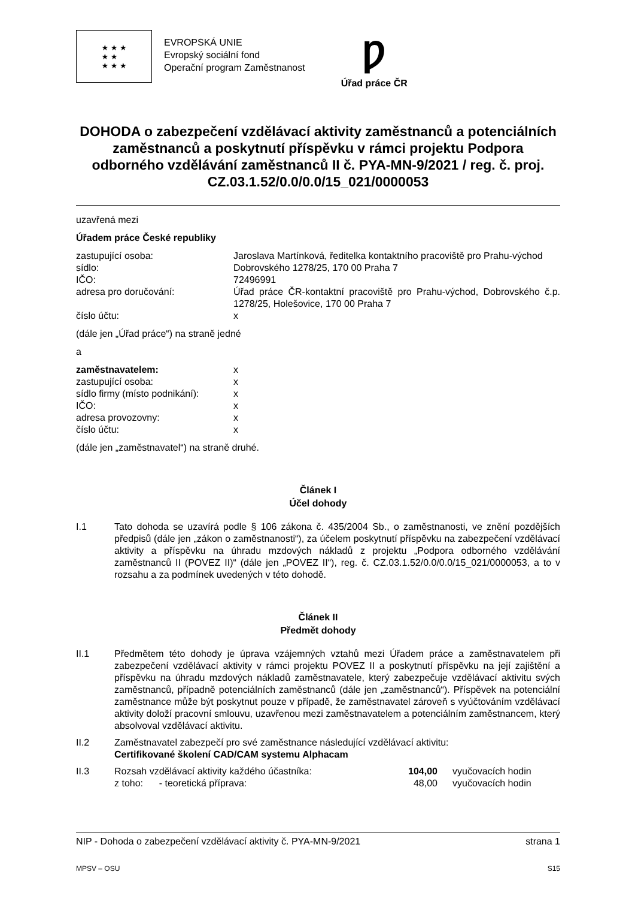★ ★ ★
★ ★
★ ★ ★
EVROPSKÁ UNIE
Evropský sociální fond
Operační program Zaměstnanost
Ƿ
Úřad práce ČR
DOHODA o zabezpečení vzdělávací aktivity zaměstnanců a potenciálních zaměstnanců a poskytnutí příspěvku v rámci projektu Podpora odborného vzdělávání zaměstnanců II č. PYA-MN-9/2021 / reg. č. proj. CZ.03.1.52/0.0/0.0/15_021/0000053
uzavřená mezi
Úřadem práce České republiky
zastupující osoba: Jaroslava Martínková, ředitelka kontaktního pracoviště pro Prahu-východ
sídlo: Dobrovského 1278/25, 170 00 Praha 7
IČO: 72496991
adresa pro doručování: Úřad práce ČR-kontaktní pracoviště pro Prahu-východ, Dobrovského č.p. 1278/25, Holešovice, 170 00 Praha 7
číslo účtu: x
(dále jen „Úřad práce“) na straně jedné
a
zaměstnavatelem: x
zastupující osoba: x
sídlo firmy (místo podnikání):
x
IČO: x
adresa provozovny: x
číslo účtu: x
(dále jen „zaměstnavatel“) na straně druhé.
Článek I
Účel dohody
I.1 Tato dohoda se uzavírá podle § 106 zákona č. 435/2004 Sb., o zaměstnanosti, ve znění pozdějších předpisů (dále jen „zákon o zaměstnanosti“), za účelem poskytnutí příspěvku na zabezpečení vzdělávací aktivity a příspěvku na úhradu mzdových nákladů z projektu „Podpora odborného vzdělávání zaměstnanců II (POVEZ II)“ (dále jen „POVEZ II“), reg. č. CZ.03.1.52/0.0/0.0/15_021/0000053, a to v rozsahu a za podmínek uvedených v této dohodě.
Článek II
Předmět dohody
II.1 Předmětem této dohody je úprava vzájemných vztahů mezi Úřadem práce a zaměstnavatelem při zabezpečení vzdělávací aktivity v rámci projektu POVEZ II a poskytnutí příspěvku na její zajištění a příspěvku na úhradu mzdových nákladů zaměstnavatele, který zabezpečuje vzdělávací aktivitu svých zaměstnanců, případně potenciálních zaměstnanců (dále jen „zaměstnanců“). Příspěvek na potenciální zaměstnance může být poskytnut pouze v případě, že zaměstnavatel zároveň s vyúčtováním vzdělávací aktivity doloží pracovní smlouvu, uzavřenou mezi zaměstnavatelem a potenciálním zaměstnancem, který absolvoval vzdělávací aktivitu.
II.2 Zaměstnavatel zabezpečí pro své zaměstnance následující vzdělávací aktivitu:
Certifikované školení CAD/CAM systemu Alphacam
II.3 Rozsah vzdělávací aktivity každého účastníka: 104,00 vyučovacích hodin
z toho: - teoretická příprava: 48,00 vyučovacích hodin
NIP - Dohoda o zabezpečení vzdělávací aktivity č. PYA-MN-9/2021 strana 1
MPSV – OSU S15